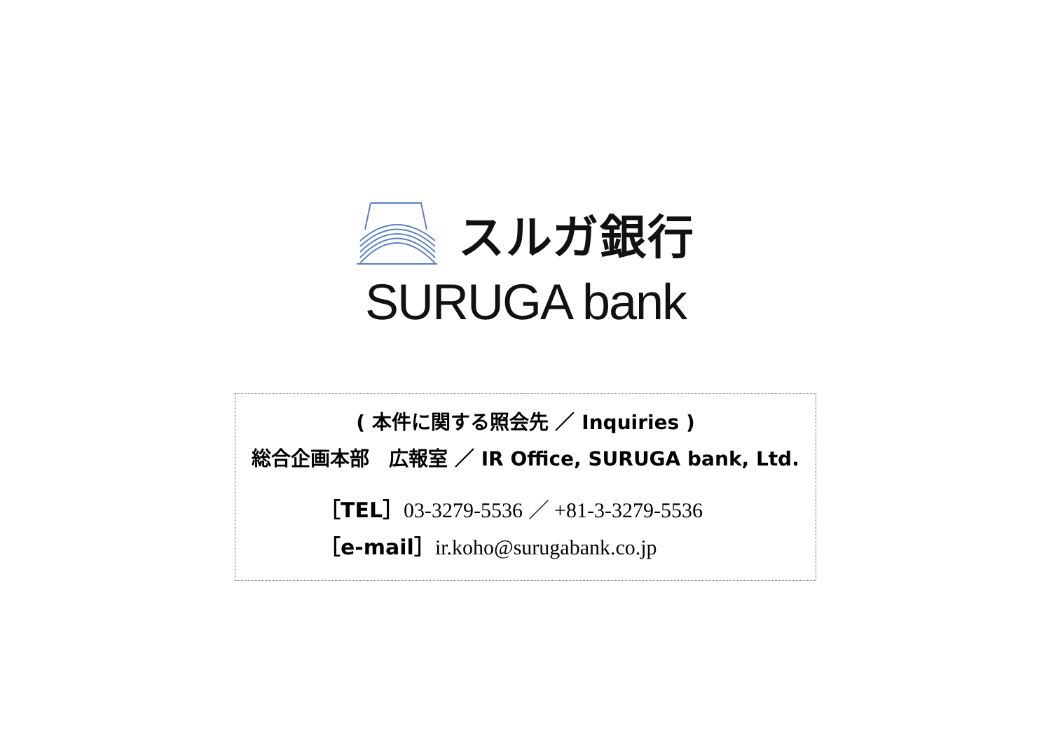スルガ銀行
SURUGA bank
( 本件に関する照会先 ／ Inquiries )
総合企画本部　広報室 ／ IR Office, SURUGA bank, Ltd.
［TEL］03-3279-5536 ／ +81-3-3279-5536
［e-mail］ir.koho@surugabank.co.jp